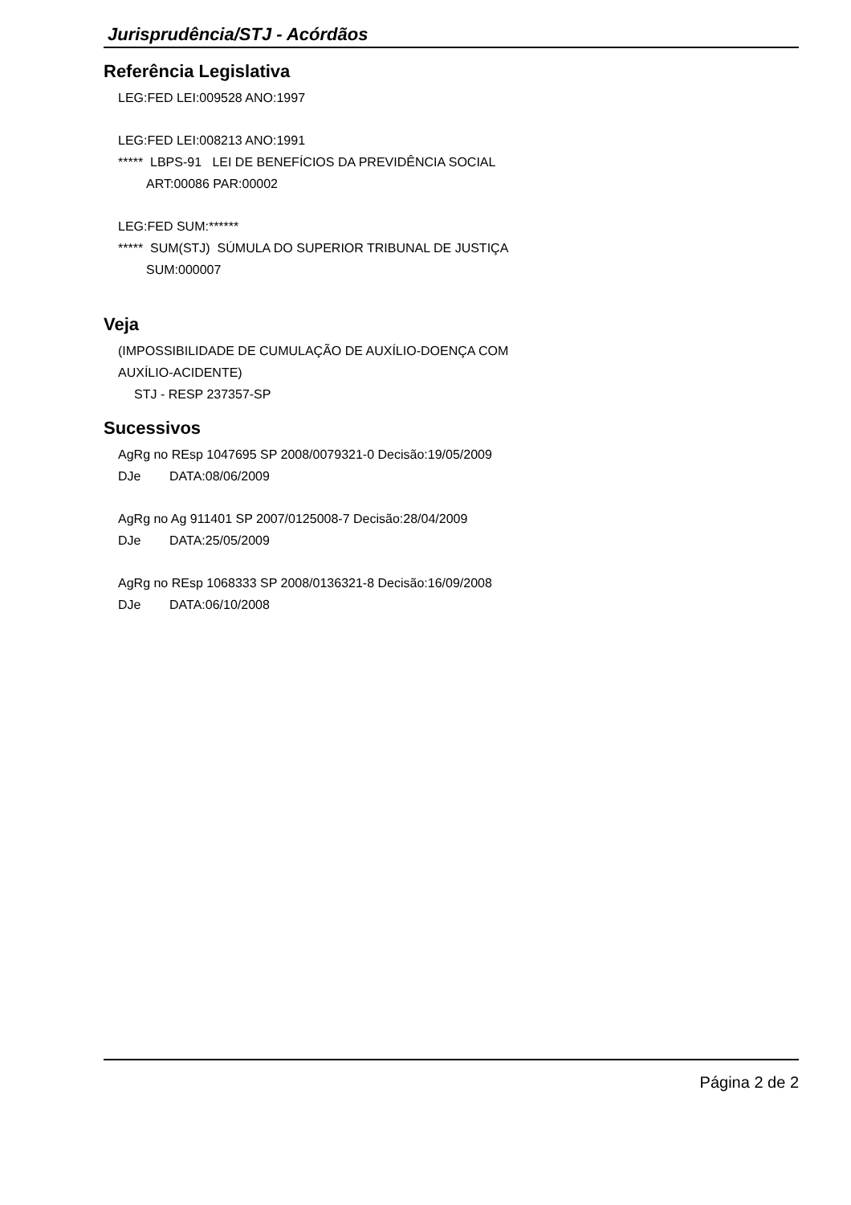Jurisprudência/STJ - Acórdãos
Referência Legislativa
LEG:FED LEI:009528 ANO:1997
LEG:FED LEI:008213 ANO:1991
***** LBPS-91 LEI DE BENEFÍCIOS DA PREVIDÊNCIA SOCIAL
ART:00086 PAR:00002
LEG:FED SUM:******
***** SUM(STJ) SÚMULA DO SUPERIOR TRIBUNAL DE JUSTIÇA
SUM:000007
Veja
(IMPOSSIBILIDADE DE CUMULAÇÃO DE AUXÍLIO-DOENÇA COM
AUXÍLIO-ACIDENTE)
STJ - RESP 237357-SP
Sucessivos
AgRg no REsp 1047695 SP 2008/0079321-0 Decisão:19/05/2009
DJe DATA:08/06/2009
AgRg no Ag 911401 SP 2007/0125008-7 Decisão:28/04/2009
DJe DATA:25/05/2009
AgRg no REsp 1068333 SP 2008/0136321-8 Decisão:16/09/2008
DJe DATA:06/10/2008
Página 2 de 2